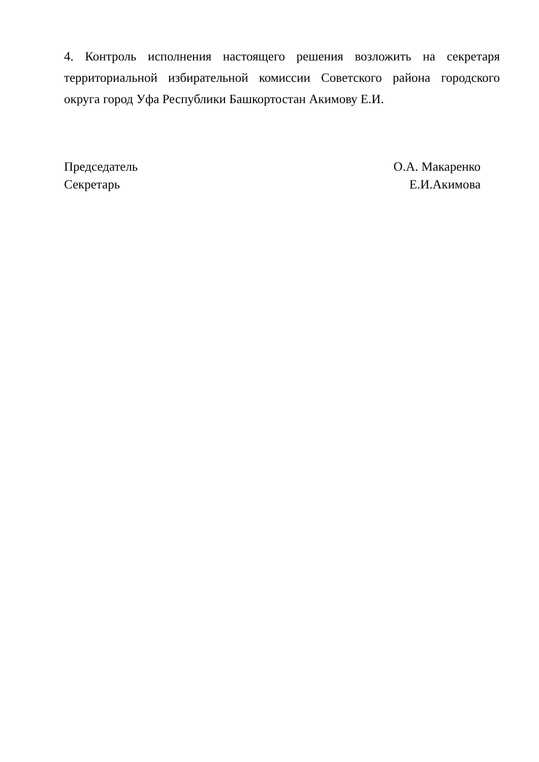4. Контроль исполнения настоящего решения возложить на секретаря территориальной избирательной комиссии Советского района городского округа город Уфа Республики Башкортостан Акимову Е.И.
Председатель
Секретарь
О.А. Макаренко
Е.И.Акимова